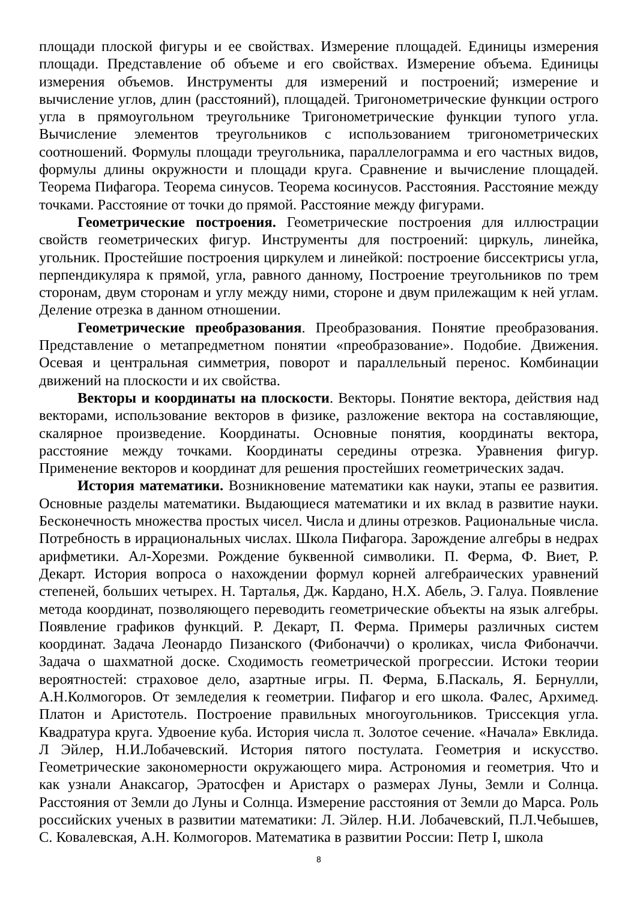площади плоской фигуры и ее свойствах. Измерение площадей. Единицы измерения площади. Представление об объеме и его свойствах. Измерение объема. Единицы измерения объемов. Инструменты для измерений и построений; измерение и вычисление углов, длин (расстояний), площадей. Тригонометрические функции острого угла в прямоугольном треугольнике Тригонометрические функции тупого угла. Вычисление элементов треугольников с использованием тригонометрических соотношений. Формулы площади треугольника, параллелограмма и его частных видов, формулы длины окружности и площади круга. Сравнение и вычисление площадей. Теорема Пифагора. Теорема синусов. Теорема косинусов. Расстояния. Расстояние между точками. Расстояние от точки до прямой. Расстояние между фигурами.
Геометрические построения. Геометрические построения для иллюстрации свойств геометрических фигур. Инструменты для построений: циркуль, линейка, угольник. Простейшие построения циркулем и линейкой: построение биссектрисы угла, перпендикуляра к прямой, угла, равного данному, Построение треугольников по трем сторонам, двум сторонам и углу между ними, стороне и двум прилежащим к ней углам. Деление отрезка в данном отношении.
Геометрические преобразования. Преобразования. Понятие преобразования. Представление о метапредметном понятии «преобразование». Подобие. Движения. Осевая и центральная симметрия, поворот и параллельный перенос. Комбинации движений на плоскости и их свойства.
Векторы и координаты на плоскости. Векторы. Понятие вектора, действия над векторами, использование векторов в физике, разложение вектора на составляющие, скалярное произведение. Координаты. Основные понятия, координаты вектора, расстояние между точками. Координаты середины отрезка. Уравнения фигур. Применение векторов и координат для решения простейших геометрических задач.
История математики. Возникновение математики как науки, этапы ее развития. Основные разделы математики. Выдающиеся математики и их вклад в развитие науки. Бесконечность множества простых чисел. Числа и длины отрезков. Рациональные числа. Потребность в иррациональных числах. Школа Пифагора. Зарождение алгебры в недрах арифметики. Ал-Хорезми. Рождение буквенной символики. П. Ферма, Ф. Виет, Р. Декарт. История вопроса о нахождении формул корней алгебраических уравнений степеней, больших четырех. Н. Тарталья, Дж. Кардано, Н.Х. Абель, Э. Галуа. Появление метода координат, позволяющего переводить геометрические объекты на язык алгебры. Появление графиков функций. Р. Декарт, П. Ферма. Примеры различных систем координат. Задача Леонардо Пизанского (Фибоначчи) о кроликах, числа Фибоначчи. Задача о шахматной доске. Сходимость геометрической прогрессии. Истоки теории вероятностей: страховое дело, азартные игры. П. Ферма, Б.Паскаль, Я. Бернулли, А.Н.Колмогоров. От земледелия к геометрии. Пифагор и его школа. Фалес, Архимед. Платон и Аристотель. Построение правильных многоугольников. Триссекция угла. Квадратура круга. Удвоение куба. История числа π. Золотое сечение. «Начала» Евклида. Л Эйлер, Н.И.Лобачевский. История пятого постулата. Геометрия и искусство. Геометрические закономерности окружающего мира. Астрономия и геометрия. Что и как узнали Анаксагор, Эратосфен и Аристарх о размерах Луны, Земли и Солнца. Расстояния от Земли до Луны и Солнца. Измерение расстояния от Земли до Марса. Роль российских ученых в развитии математики: Л. Эйлер. Н.И. Лобачевский, П.Л.Чебышев, С. Ковалевская, А.Н. Колмогоров. Математика в развитии России: Петр I, школа
8